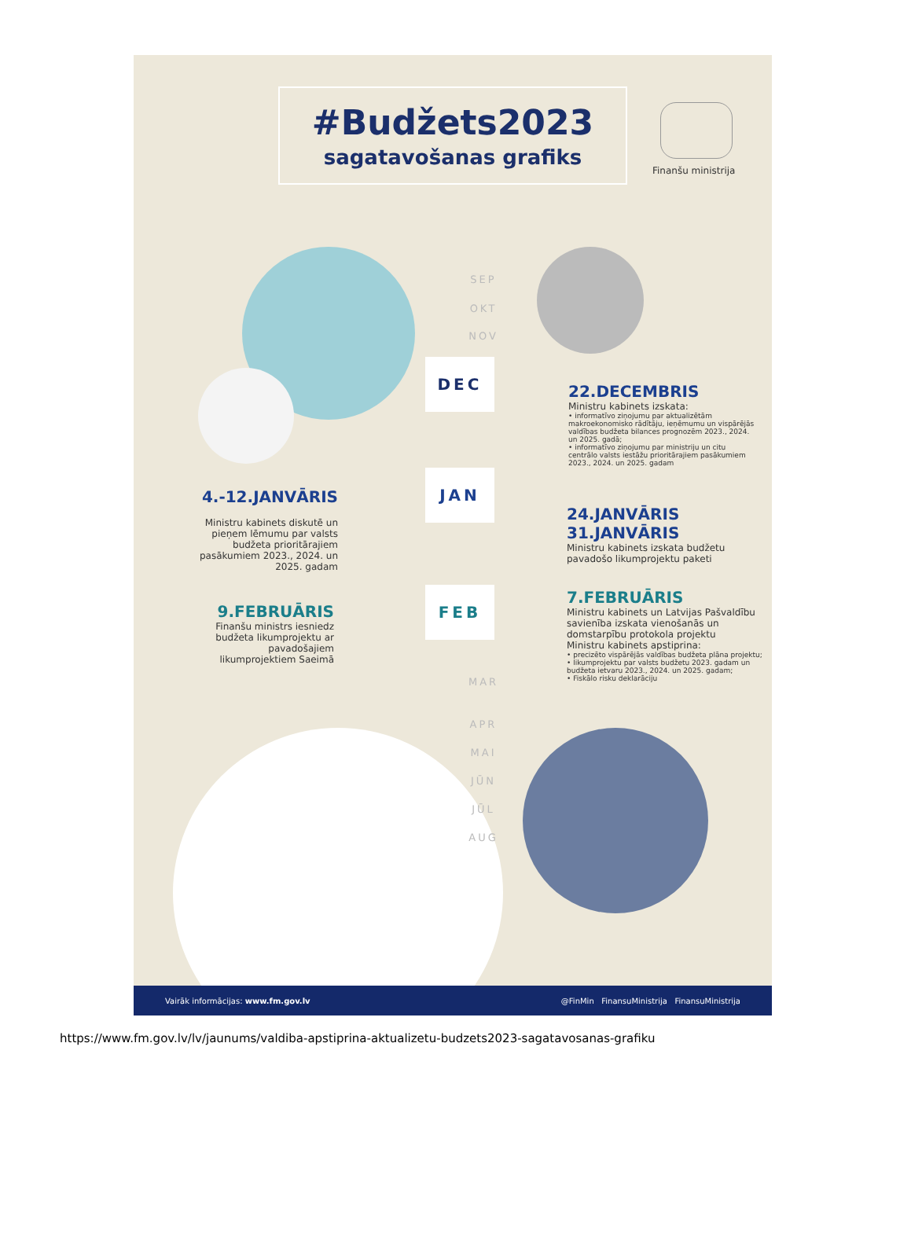#Budžets2023
sagatavošanas grafiks
Finanšu ministrija
SEP
OKT
NOV
DEC
22.DECEMBRIS
Ministru kabinets izskata:
• informatīvo ziņojumu par aktualizētām makroekonomisko rādītāju, ieņēmumu un vispārējās valdības budžeta bilances prognozēm 2023., 2024. un 2025. gadā;
• informatīvo ziņojumu par ministriju un citu centrālo valsts iestāžu prioritārajiem pasākumiem 2023., 2024. un 2025. gadam
JAN
4.-12.JANVĀRIS
Ministru kabinets diskutē un pieņem lēmumu par valsts budžeta prioritārajiem pasākumiem 2023., 2024. un 2025. gadam
24.JANVĀRIS
31.JANVĀRIS
Ministru kabinets izskata budžetu pavadošo likumprojektu paketi
FEB
9.FEBRUĀRIS
Finanšu ministrs iesniedz budžeta likumprojektu ar pavadošajiem likumprojektiem Saeimā
7.FEBRUĀRIS
Ministru kabinets un Latvijas Pašvaldību savienība izskata vienošanās un domstarpību protokola projektu
Ministru kabinets apstiprina:
• precizēto vispārējās valdības budžeta plāna projektu;
• likumprojektu par valsts budžetu 2023. gadam un budžeta ietvaru 2023., 2024. un 2025. gadam;
• Fiskālo risku deklarāciju
MAR
APR
MAI
JŪN
JŪL
AUG
Vairāk informācijas: www.fm.gov.lv @FinMin FinansuMinistrija FinansuMinistrija
https://www.fm.gov.lv/lv/jaunums/valdiba-apstiprina-aktualizetu-budzets2023-sagatavosanas-grafiku